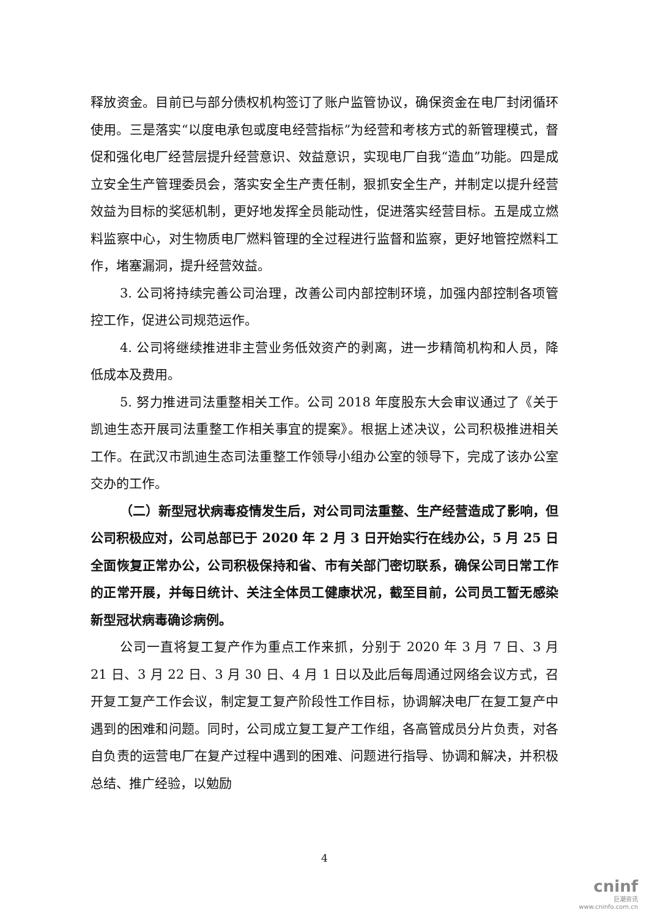释放资金。目前已与部分债权机构签订了账户监管协议，确保资金在电厂封闭循环使用。三是落实“以度电承包或度电经营指标”为经营和考核方式的新管理模式，督促和强化电厂经营层提升经营意识、效益意识，实现电厂自我“造血”功能。四是成立安全生产管理委员会，落实安全生产责任制，狠抓安全生产，并制定以提升经营效益为目标的奖惩机制，更好地发挥全员能动性，促进落实经营目标。五是成立燃料监察中心，对生物质电厂燃料管理的全过程进行监督和监察，更好地管控燃料工作，堵塞漏洞，提升经营效益。
3. 公司将持续完善公司治理，改善公司内部控制环境，加强内部控制各项管控工作，促进公司规范运作。
4. 公司将继续推进非主营业务低效资产的剥离，进一步精简机构和人员，降低成本及费用。
5. 努力推进司法重整相关工作。公司 2018 年度股东大会审议通过了《关于凯迪生态开展司法重整工作相关事宜的提案》。根据上述决议，公司积极推进相关工作。在武汉市凯迪生态司法重整工作领导小组办公室的领导下，完成了该办公室交办的工作。
（二）新型冠状病毒疫情发生后，对公司司法重整、生产经营造成了影响，但公司积极应对，公司总部已于 2020 年 2 月 3 日开始实行在线办公，5 月 25 日全面恢复正常办公，公司积极保持和省、市有关部门密切联系，确保公司日常工作的正常开展，并每日统计、关注全体员工健康状况，截至目前，公司员工暂无感染新型冠状病毒确诊病例。
公司一直将复工复产作为重点工作来抓，分别于 2020 年 3 月 7 日、3 月 21 日、3 月 22 日、3 月 30 日、4 月 1 日以及此后每周通过网络会议方式，召开复工复产工作会议，制定复工复产阶段性工作目标，协调解决电厂在复工复产中遇到的困难和问题。同时，公司成立复工复产工作组，各高管成员分片负责，对各自负责的运营电厂在复产过程中遇到的困难、问题进行指导、协调和解决，并积极总结、推广经验，以勉励
4
cninf
巨潮资讯
www.cninfo.com.cn